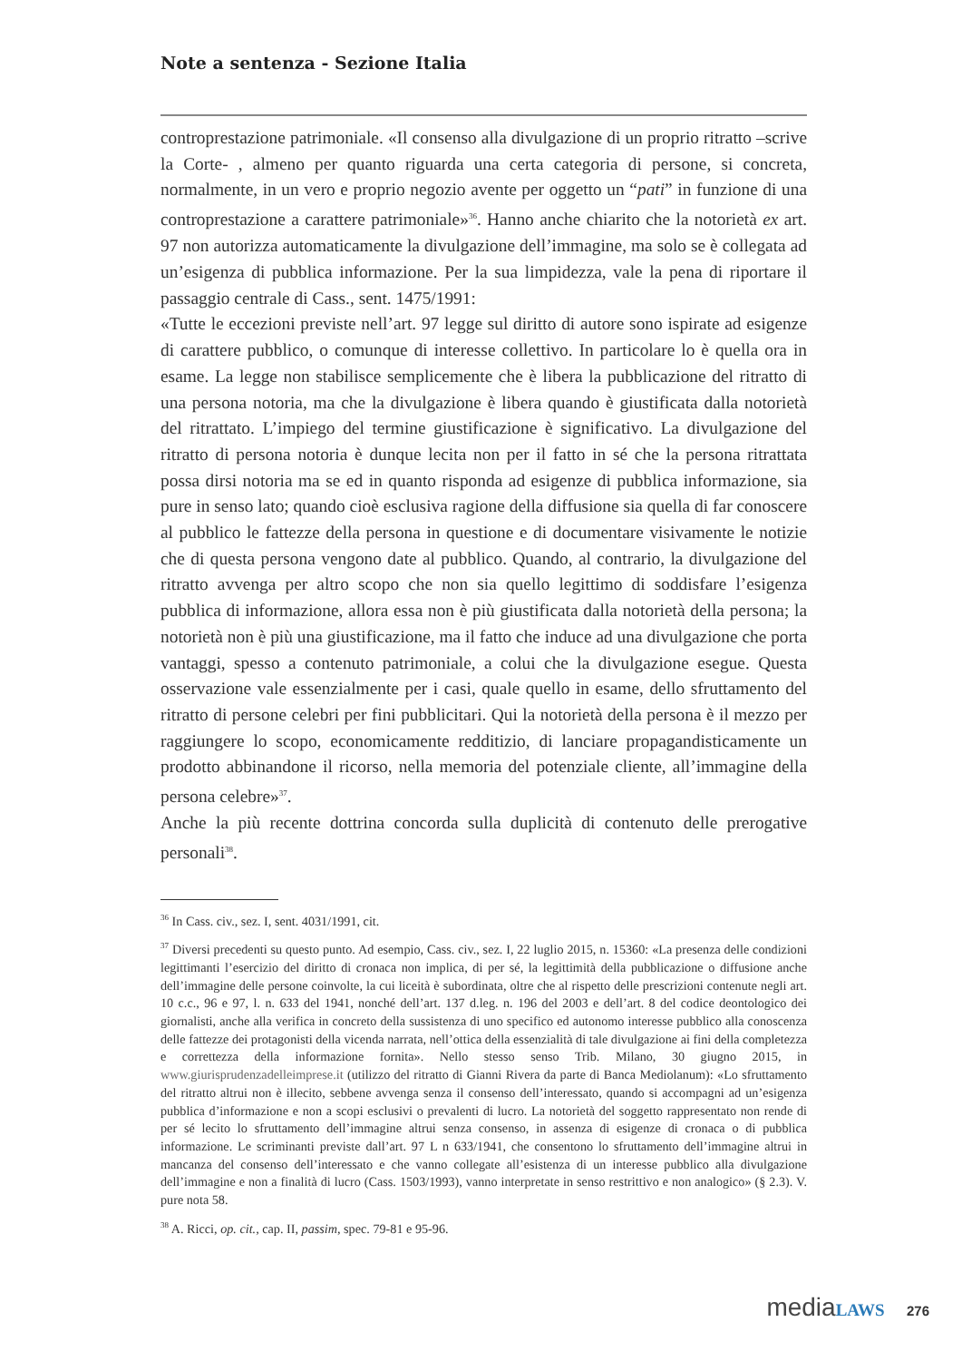Note a sentenza - Sezione Italia
controprestazione patrimoniale. «Il consenso alla divulgazione di un proprio ritratto –scrive la Corte- , almeno per quanto riguarda una certa categoria di persone, si concreta, normalmente, in un vero e proprio negozio avente per oggetto un “pati” in funzione di una controprestazione a carattere patrimoniale»<sup>36</sup>. Hanno anche chiarito che la notorietà ex art. 97 non autorizza automaticamente la divulgazione dell’immagine, ma solo se è collegata ad un’esigenza di pubblica informazione. Per la sua limpidezza, vale la pena di riportare il passaggio centrale di Cass., sent. 1475/1991:
«Tutte le eccezioni previste nell’art. 97 legge sul diritto di autore sono ispirate ad esigenze di carattere pubblico, o comunque di interesse collettivo. In particolare lo è quella ora in esame. La legge non stabilisce semplicemente che è libera la pubblicazione del ritratto di una persona notoria, ma che la divulgazione è libera quando è giustificata dalla notorietà del ritrattato. L’impiego del termine giustificazione è significativo. La divulgazione del ritratto di persona notoria è dunque lecita non per il fatto in sé che la persona ritrattata possa dirsi notoria ma se ed in quanto risponda ad esigenze di pubblica informazione, sia pure in senso lato; quando cioè esclusiva ragione della diffusione sia quella di far conoscere al pubblico le fattezze della persona in questione e di documentare visivamente le notizie che di questa persona vengono date al pubblico. Quando, al contrario, la divulgazione del ritratto avvenga per altro scopo che non sia quello legittimo di soddisfare l’esigenza pubblica di informazione, allora essa non è più giustificata dalla notorietà della persona; la notorietà non è più una giustificazione, ma il fatto che induce ad una divulgazione che porta vantaggi, spesso a contenuto patrimoniale, a colui che la divulgazione esegue. Questa osservazione vale essenzialmente per i casi, quale quello in esame, dello sfruttamento del ritratto di persone celebri per fini pubblicitari. Qui la notorietà della persona è il mezzo per raggiungere lo scopo, economicamente redditizio, di lanciare propagandisticamente un prodotto abbinandone il ricorso, nella memoria del potenziale cliente, all’immagine della persona celebre»<sup>37</sup>.
Anche la più recente dottrina concorda sulla duplicità di contenuto delle prerogative personali<sup>38</sup>.
<sup>36</sup> In Cass. civ., sez. I, sent. 4031/1991, cit.
<sup>37</sup> Diversi precedenti su questo punto. Ad esempio, Cass. civ., sez. I, 22 luglio 2015, n. 15360: «La presenza delle condizioni legittimanti l’esercizio del diritto di cronaca non implica, di per sé, la legittimità della pubblicazione o diffusione anche dell’immagine delle persone coinvolte, la cui liceità è subordinata, oltre che al rispetto delle prescrizioni contenute negli art. 10 c.c., 96 e 97, l. n. 633 del 1941, nonché dell’art. 137 d.leg. n. 196 del 2003 e dell’art. 8 del codice deontologico dei giornalisti, anche alla verifica in concreto della sussistenza di uno specifico ed autonomo interesse pubblico alla conoscenza delle fattezze dei protagonisti della vicenda narrata, nell’ottica della essenzialità di tale divulgazione ai fini della completezza e correttezza della informazione fornita». Nello stesso senso Trib. Milano, 30 giugno 2015, in www.giurisprudenzadelleimprese.it (utilizzo del ritratto di Gianni Rivera da parte di Banca Mediolanum): «Lo sfruttamento del ritratto altrui non è illecito, sebbene avvenga senza il consenso dell’interessato, quando si accompagni ad un’esigenza pubblica d’informazione e non a scopi esclusivi o prevalenti di lucro. La notorietà del soggetto rappresentato non rende di per sé lecito lo sfruttamento dell’immagine altrui senza consenso, in assenza di esigenze di cronaca o di pubblica informazione. Le scriminanti previste dall’art. 97 L n 633/1941, che consentono lo sfruttamento dell’immagine altrui in mancanza del consenso dell’interessato e che vanno collegate all’esistenza di un interesse pubblico alla divulgazione dell’immagine e non a finalità di lucro (Cass. 1503/1993), vanno interpretate in senso restrittivo e non analogico» (§ 2.3). V. pure nota 58.
<sup>38</sup> A. Ricci, op. cit., cap. II, passim, spec. 79-81 e 95-96.
media LAWS 276